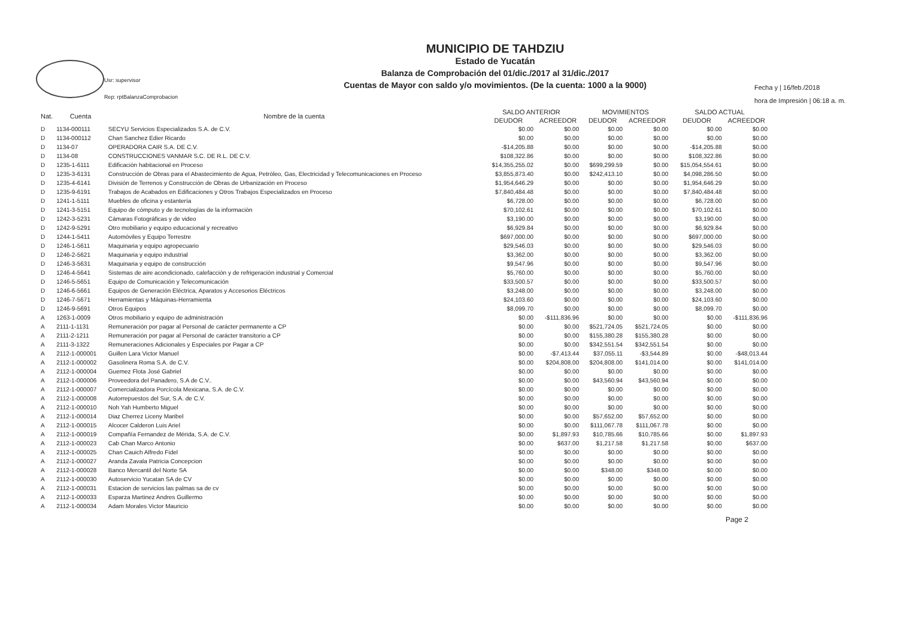Usr: supervisor
Rep: rptBalanzaComprobacion
MUNICIPIO DE TAHDZIU
Estado de Yucatán
Balanza de Comprobación del 01/dic./2017 al 31/dic./2017
Cuentas de Mayor con saldo y/o movimientos. (De la cuenta: 1000 a la 9000)
Fecha y | 16/feb./2018
hora de Impresión | 06:18 a. m.
| Nat. | Cuenta | Nombre de la cuenta | SALDO ANTERIOR | | MOVIMIENTOS | | SALDO ACTUAL | |
| --- | --- | --- | --- | --- | --- | --- | --- | --- |
| | | | DEUDOR | ACREEDOR | DEUDOR | ACREEDOR | DEUDOR | ACREEDOR |
| D | 1134-000111 | SECYU Servicios Especializados S.A. de C.V. | $0.00 | $0.00 | $0.00 | $0.00 | $0.00 | $0.00 |
| D | 1134-000112 | Chan Sanchez Edier Ricardo | $0.00 | $0.00 | $0.00 | $0.00 | $0.00 | $0.00 |
| D | 1134-07 | OPERADORA CAIR S.A. DE C.V. | -$14,205.88 | $0.00 | $0.00 | $0.00 | -$14,205.88 | $0.00 |
| D | 1134-08 | CONSTRUCCIONES VANMAR S.C. DE R.L. DE C.V. | $108,322.86 | $0.00 | $0.00 | $0.00 | $108,322.86 | $0.00 |
| D | 1235-1-6111 | Edificación habitacional en Proceso | $14,355,255.02 | $0.00 | $699,299.59 | $0.00 | $15,054,554.61 | $0.00 |
| D | 1235-3-6131 | Construcción de Obras para el Abastecimiento de Agua, Petróleo, Gas, Electricidad y Telecomunicaciones en Proceso | $3,855,873.40 | $0.00 | $242,413.10 | $0.00 | $4,098,286.50 | $0.00 |
| D | 1235-4-6141 | División de Terrenos y Construcción de Obras de Urbanización en Proceso | $1,954,646.29 | $0.00 | $0.00 | $0.00 | $1,954,646.29 | $0.00 |
| D | 1235-9-6191 | Trabajos de Acabados en Edificaciones y Otros Trabajos Especializados en Proceso | $7,840,484.48 | $0.00 | $0.00 | $0.00 | $7,840,484.48 | $0.00 |
| D | 1241-1-5111 | Muebles de oficina y estantería | $6,728.00 | $0.00 | $0.00 | $0.00 | $6,728.00 | $0.00 |
| D | 1241-3-5151 | Equipo de cómputo y de tecnologías de la información | $70,102.61 | $0.00 | $0.00 | $0.00 | $70,102.61 | $0.00 |
| D | 1242-3-5231 | Cámaras Fotográficas y de video | $3,190.00 | $0.00 | $0.00 | $0.00 | $3,190.00 | $0.00 |
| D | 1242-9-5291 | Otro mobiliario y equipo educacional y recreativo | $6,929.84 | $0.00 | $0.00 | $0.00 | $6,929.84 | $0.00 |
| D | 1244-1-5411 | Automóviles y Equipo Terrestre | $697,000.00 | $0.00 | $0.00 | $0.00 | $697,000.00 | $0.00 |
| D | 1246-1-5611 | Maquinaria y equipo agropecuario | $29,546.03 | $0.00 | $0.00 | $0.00 | $29,546.03 | $0.00 |
| D | 1246-2-5621 | Maquinaria y equipo industrial | $3,362.00 | $0.00 | $0.00 | $0.00 | $3,362.00 | $0.00 |
| D | 1246-3-5631 | Maquinaria y equipo de construcción | $9,547.96 | $0.00 | $0.00 | $0.00 | $9,547.96 | $0.00 |
| D | 1246-4-5641 | Sistemas de aire acondicionado, calefacción y de refrigeración industrial y Comercial | $5,760.00 | $0.00 | $0.00 | $0.00 | $5,760.00 | $0.00 |
| D | 1246-5-5651 | Equipo de Comunicación y Telecomunicación | $33,500.57 | $0.00 | $0.00 | $0.00 | $33,500.57 | $0.00 |
| D | 1246-6-5661 | Equipos de Generación Eléctrica, Aparatos y Accesorios Eléctricos | $3,248.00 | $0.00 | $0.00 | $0.00 | $3,248.00 | $0.00 |
| D | 1246-7-5671 | Herramientas y Máquinas-Herramienta | $24,103.60 | $0.00 | $0.00 | $0.00 | $24,103.60 | $0.00 |
| D | 1246-9-5691 | Otros Equipos | $8,099.70 | $0.00 | $0.00 | $0.00 | $8,099.70 | $0.00 |
| A | 1263-1-0009 | Otros mobiliario y equipo de administración | $0.00 | -$111,836.96 | $0.00 | $0.00 | $0.00 | -$111,836.96 |
| A | 2111-1-1131 | Remuneración por pagar al Personal de carácter permanente a CP | $0.00 | $0.00 | $521,724.05 | $521,724.05 | $0.00 | $0.00 |
| A | 2111-2-1211 | Remuneración por pagar al Personal de carácter transitorio a CP | $0.00 | $0.00 | $155,380.28 | $155,380.28 | $0.00 | $0.00 |
| A | 2111-3-1322 | Remuneraciones Adicionales y Especiales por Pagar a CP | $0.00 | $0.00 | $342,551.54 | $342,551.54 | $0.00 | $0.00 |
| A | 2112-1-000001 | Guillen Lara Victor Manuel | $0.00 | -$7,413.44 | $37,055.11 | -$3,544.89 | $0.00 | -$48,013.44 |
| A | 2112-1-000002 | Gasolinera Roma S.A. de C.V. | $0.00 | $204,808.00 | $204,808.00 | $141,014.00 | $0.00 | $141,014.00 |
| A | 2112-1-000004 | Guemez Flota José Gabriel | $0.00 | $0.00 | $0.00 | $0.00 | $0.00 | $0.00 |
| A | 2112-1-000006 | Proveedora del Panadero, S.A de C.V.. | $0.00 | $0.00 | $43,560.94 | $43,560.94 | $0.00 | $0.00 |
| A | 2112-1-000007 | Comercializadora Porcícola Mexicana, S.A. de C.V. | $0.00 | $0.00 | $0.00 | $0.00 | $0.00 | $0.00 |
| A | 2112-1-000008 | Autorrepuestos del Sur, S.A. de C.V. | $0.00 | $0.00 | $0.00 | $0.00 | $0.00 | $0.00 |
| A | 2112-1-000010 | Noh Yah Humberto Miguel | $0.00 | $0.00 | $0.00 | $0.00 | $0.00 | $0.00 |
| A | 2112-1-000014 | Diaz Cherrez Liceny Maribel | $0.00 | $0.00 | $57,652.00 | $57,652.00 | $0.00 | $0.00 |
| A | 2112-1-000015 | Alcocer Calderon Luis Ariel | $0.00 | $0.00 | $111,067.78 | $111,067.78 | $0.00 | $0.00 |
| A | 2112-1-000019 | Compañía Fernandez de Mérida, S.A. de C.V. | $0.00 | $1,897.93 | $10,785.66 | $10,785.66 | $0.00 | $1,897.93 |
| A | 2112-1-000023 | Cab Chan Marco Antonio | $0.00 | $637.00 | $1,217.58 | $1,217.58 | $0.00 | $637.00 |
| A | 2112-1-000025 | Chan Cauich Alfredo Fidel | $0.00 | $0.00 | $0.00 | $0.00 | $0.00 | $0.00 |
| A | 2112-1-000027 | Aranda Zavala Patricia Concepcion | $0.00 | $0.00 | $0.00 | $0.00 | $0.00 | $0.00 |
| A | 2112-1-000028 | Banco Mercantil del Norte SA | $0.00 | $0.00 | $348.00 | $348.00 | $0.00 | $0.00 |
| A | 2112-1-000030 | Autoservicio Yucatan SA de CV | $0.00 | $0.00 | $0.00 | $0.00 | $0.00 | $0.00 |
| A | 2112-1-000031 | Estacion de servicios las palmas sa de cv | $0.00 | $0.00 | $0.00 | $0.00 | $0.00 | $0.00 |
| A | 2112-1-000033 | Esparza Martinez Andres Guillermo | $0.00 | $0.00 | $0.00 | $0.00 | $0.00 | $0.00 |
| A | 2112-1-000034 | Adam Morales Victor Mauricio | $0.00 | $0.00 | $0.00 | $0.00 | $0.00 | $0.00 |
Page 2